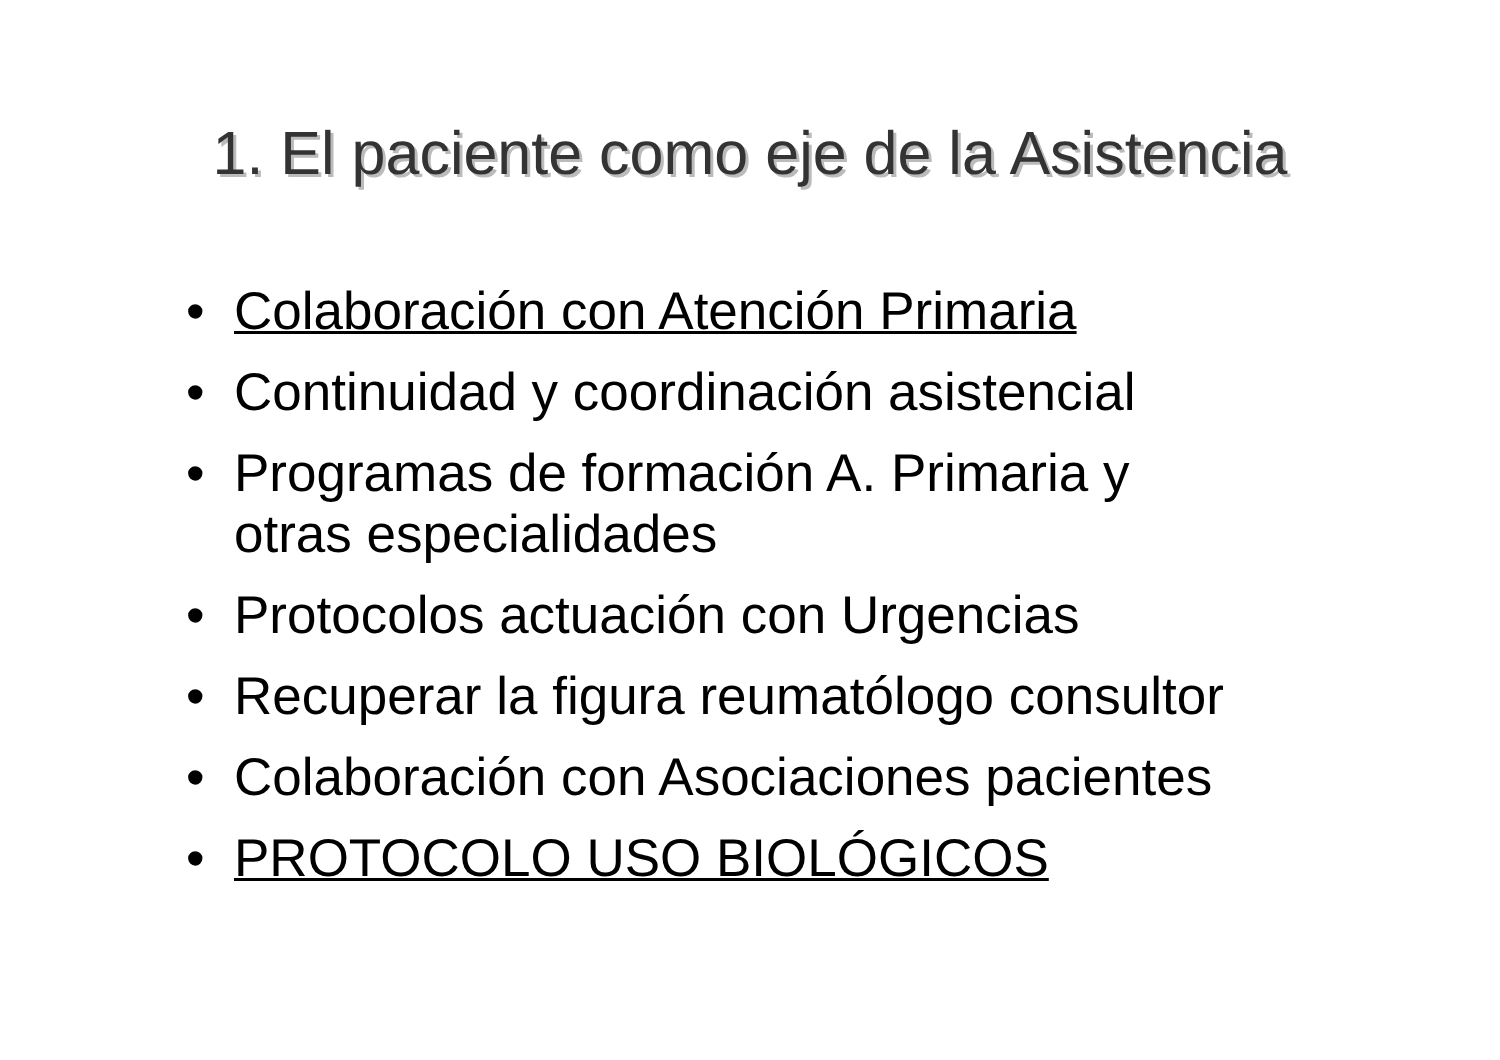1. El paciente como eje de la Asistencia
• Colaboración con Atención Primaria
• Continuidad y coordinación asistencial
• Programas de formación A. Primaria y
otras especialidades
• Protocolos actuación con Urgencias
• Recuperar la figura reumatólogo consultor
• Colaboración con Asociaciones pacientes
• PROTOCOLO USO BIOLÓGICOS